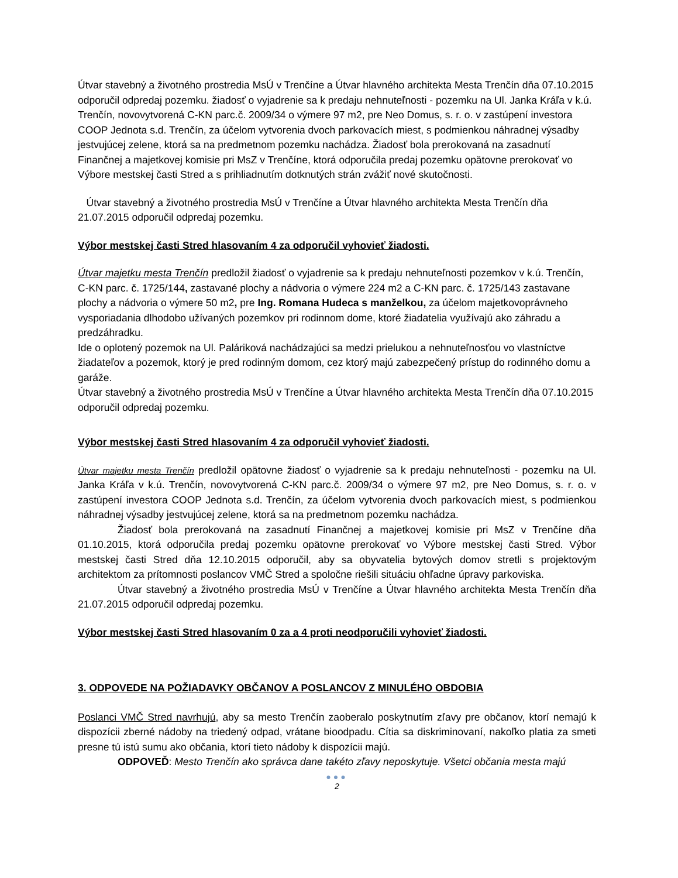Útvar stavebný a životného prostredia MsÚ v Trenčíne a Útvar hlavného architekta Mesta Trenčín dňa 07.10.2015 odporučil odpredaj pozemku. žiadosť o vyjadrenie sa k predaju nehnuteľnosti - pozemku na Ul. Janka Kráľa v k.ú. Trenčín, novovytvorená C-KN parc.č. 2009/34 o výmere 97 m2, pre Neo Domus, s. r. o. v zastúpení investora COOP Jednota s.d. Trenčín, za účelom vytvorenia dvoch parkovacích miest, s podmienkou náhradnej výsadby jestvujúcej zelene, ktorá sa na predmetnom pozemku nachádza. Žiadosť bola prerokovaná na zasadnutí Finančnej a majetkovej komisie pri MsZ v Trenčíne, ktorá odporučila predaj pozemku opätovne prerokovať vo Výbore mestskej časti Stred a s prihliadnutím dotknutých strán zvážiť nové skutočnosti.
Útvar stavebný a životného prostredia MsÚ v Trenčíne a Útvar hlavného architekta Mesta Trenčín dňa 21.07.2015 odporučil odpredaj pozemku.
Výbor mestskej časti Stred hlasovaním 4 za odporučil vyhovieť žiadosti.
Útvar majetku mesta Trenčín predložil žiadosť o vyjadrenie sa k predaju nehnuteľnosti pozemkov v k.ú. Trenčín, C-KN parc. č. 1725/144, zastavané plochy a nádvoria o výmere 224 m2 a C-KN parc. č. 1725/143 zastavane plochy a nádvoria o výmere 50 m2, pre Ing. Romana Hudeca s manželkou, za účelom majetkovoprávneho vysporiadania dlhodobo užívaných pozemkov pri rodinnom dome, ktoré žiadatelia využívajú ako záhradu a predzáhradku.
Ide o oplotený pozemok na Ul. Paláriková nachádzajúci sa medzi prielukou a nehnuteľnosťou vo vlastníctve žiadateľov a pozemok, ktorý je pred rodinným domom, cez ktorý majú zabezpečený prístup do rodinného domu a garáže.
Útvar stavebný a životného prostredia MsÚ v Trenčíne a Útvar hlavného architekta Mesta Trenčín dňa 07.10.2015 odporučil odpredaj pozemku.
Výbor mestskej časti Stred hlasovaním 4 za odporučil vyhovieť žiadosti.
Útvar majetku mesta Trenčín predložil opätovne žiadosť o vyjadrenie sa k predaju nehnuteľnosti - pozemku na Ul. Janka Kráľa v k.ú. Trenčín, novovytvorená C-KN parc.č. 2009/34 o výmere 97 m2, pre Neo Domus, s. r. o. v zastúpení investora COOP Jednota s.d. Trenčín, za účelom vytvorenia dvoch parkovacích miest, s podmienkou náhradnej výsadby jestvujúcej zelene, ktorá sa na predmetnom pozemku nachádza.
Žiadosť bola prerokovaná na zasadnutí Finančnej a majetkovej komisie pri MsZ v Trenčíne dňa 01.10.2015, ktorá odporučila predaj pozemku opätovne prerokovať vo Výbore mestskej časti Stred. Výbor mestskej časti Stred dňa 12.10.2015 odporučil, aby sa obyvatelia bytových domov stretli s projektovým architektom za prítomnosti poslancov VMČ Stred a spoločne riešili situáciu ohľadne úpravy parkoviska.
Útvar stavebný a životného prostredia MsÚ v Trenčíne a Útvar hlavného architekta Mesta Trenčín dňa 21.07.2015 odporučil odpredaj pozemku.
Výbor mestskej časti Stred hlasovaním 0 za a 4 proti neodporučili vyhovieť žiadosti.
3. ODPOVEDE NA POŽIADAVKY OBČANOV A POSLANCOV Z MINULÉHO OBDOBIA
Poslanci VMČ Stred navrhujú, aby sa mesto Trenčín zaoberalo poskytnutím zľavy pre občanov, ktorí nemajú k dispozícii zberné nádoby na triedený odpad, vrátane bioodpadu. Cítia sa diskriminovaní, nakoľko platia za smeti presne tú istú sumu ako občania, ktorí tieto nádoby k dispozícii majú.
ODPOVEĎ: Mesto Trenčín ako správca dane takéto zľavy neposkytuje. Všetci občania mesta majú
●●●
2